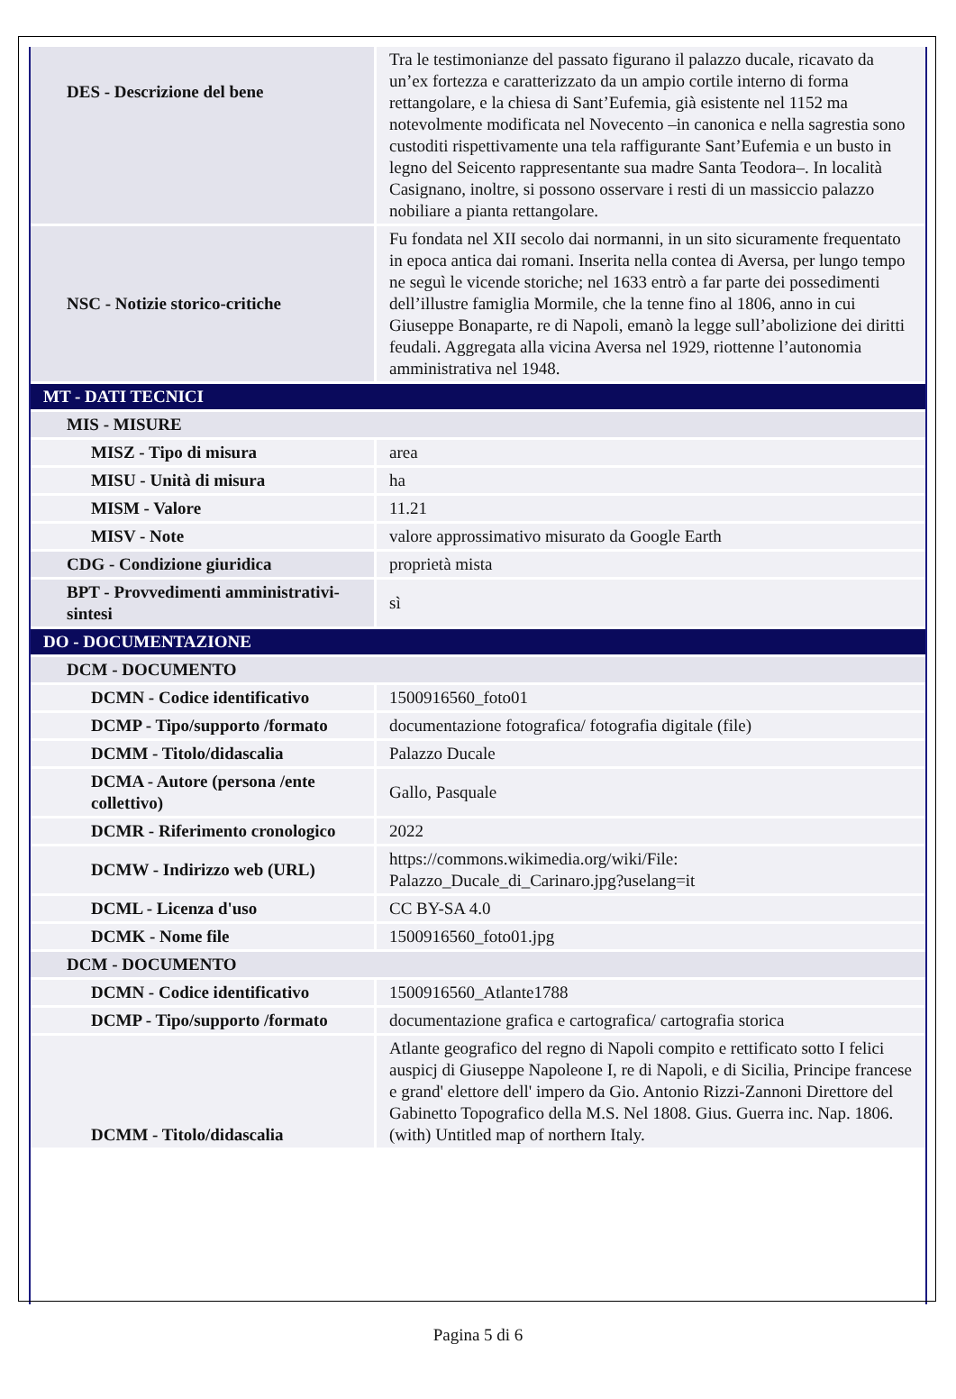| DES - Descrizione del bene | Tra le testimonianze del passato figurano il palazzo ducale, ricavato da un’ex fortezza e caratterizzato da un ampio cortile interno di forma rettangolare, e la chiesa di Sant’Eufemia, già esistente nel 1152 ma notevolmente modificata nel Novecento –in canonica e nella sagrestia sono custoditi rispettivamente una tela raffigurante Sant’Eufemia e un busto in legno del Seicento rappresentante sua madre Santa Teodora–. In località Casignano, inoltre, si possono osservare i resti di un massiccio palazzo nobiliare a pianta rettangolare. |
| NSC - Notizie storico-critiche | Fu fondata nel XII secolo dai normanni, in un sito sicuramente frequentato in epoca antica dai romani. Inserita nella contea di Aversa, per lungo tempo ne seguì le vicende storiche; nel 1633 entrò a far parte dei possedimenti dell’illustre famiglia Mormile, che la tenne fino al 1806, anno in cui Giuseppe Bonaparte, re di Napoli, emanò la legge sull’abolizione dei diritti feudali. Aggregata alla vicina Aversa nel 1929, riottenne l’autonomia amministrativa nel 1948. |
| MT - DATI TECNICI | |
| MIS - MISURE | |
| MISZ - Tipo di misura | area |
| MISU - Unità di misura | ha |
| MISM - Valore | 11.21 |
| MISV - Note | valore approssimativo misurato da Google Earth |
| CDG - Condizione giuridica | proprietà mista |
| BPT - Provvedimenti amministrativi-sintesi | sì |
| DO - DOCUMENTAZIONE | |
| DCM - DOCUMENTO | |
| DCMN - Codice identificativo | 1500916560_foto01 |
| DCMP - Tipo/supporto /formato | documentazione fotografica/ fotografia digitale (file) |
| DCMM - Titolo/didascalia | Palazzo Ducale |
| DCMA - Autore (persona /ente collettivo) | Gallo, Pasquale |
| DCMR - Riferimento cronologico | 2022 |
| DCMW - Indirizzo web (URL) | https://commons.wikimedia.org/wiki/File: Palazzo_Ducale_di_Carinaro.jpg?uselang=it |
| DCML - Licenza d'uso | CC BY-SA 4.0 |
| DCMK - Nome file | 1500916560_foto01.jpg |
| DCM - DOCUMENTO | |
| DCMN - Codice identificativo | 1500916560_Atlante1788 |
| DCMP - Tipo/supporto /formato | documentazione grafica e cartografica/ cartografia storica |
| DCMM - Titolo/didascalia | Atlante geografico del regno di Napoli compito e rettificato sotto I felici auspicj di Giuseppe Napoleone I, re di Napoli, e di Sicilia, Principe francese e grand' elettore dell' impero da Gio. Antonio Rizzi-Zannoni Direttore del Gabinetto Topografico della M.S. Nel 1808. Gius. Guerra inc. Nap. 1806. (with) Untitled map of northern Italy. |
Pagina 5 di 6